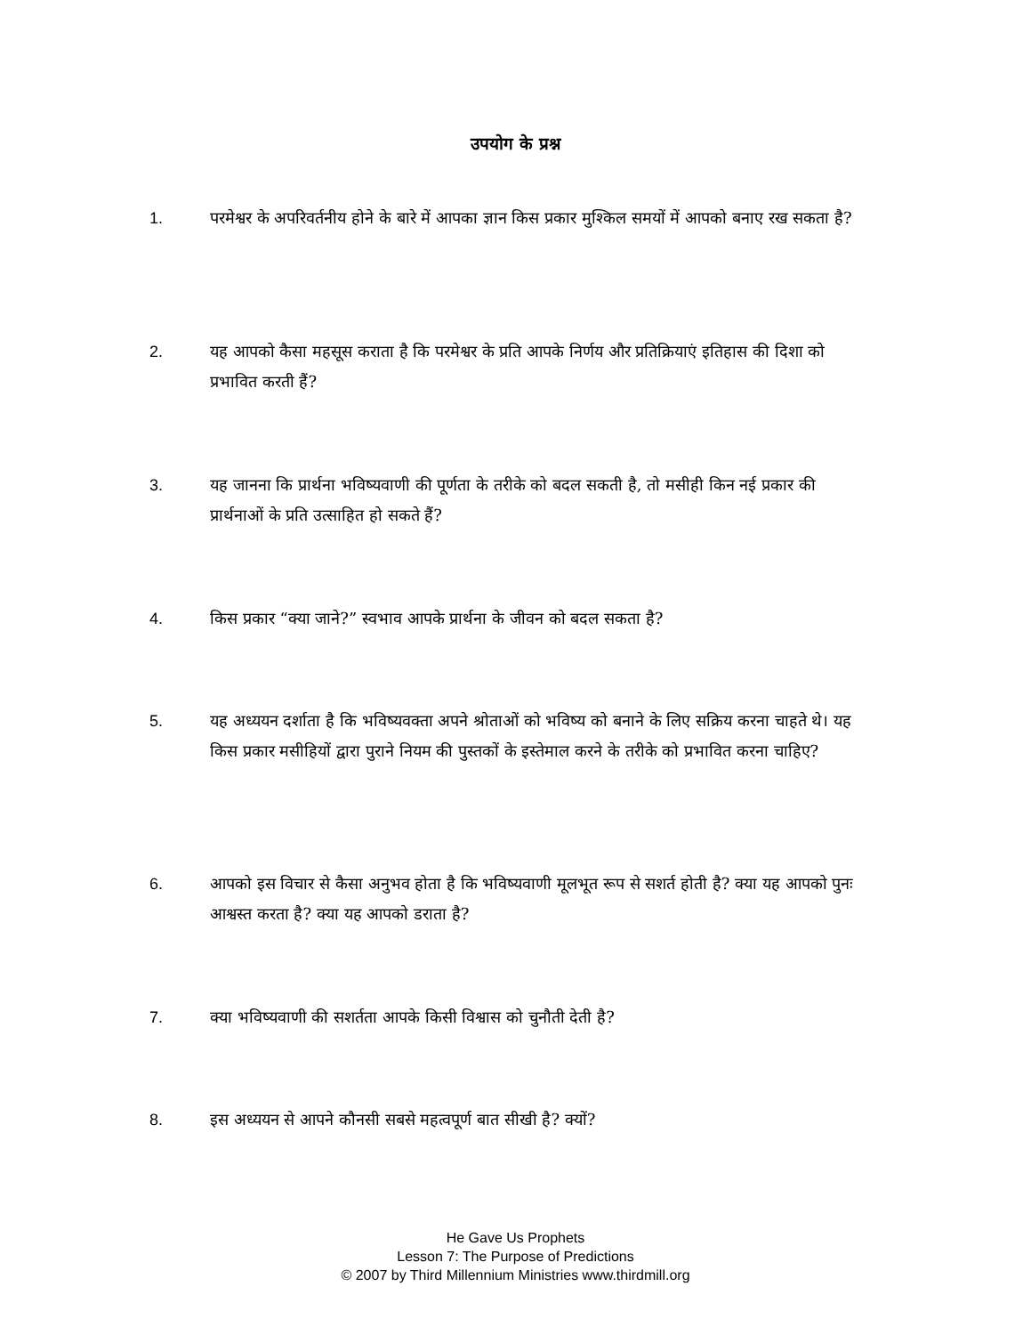उपयोग के प्रश्न
1. परमेश्वर के अपरिवर्तनीय होने के बारे में आपका ज्ञान किस प्रकार मुश्किल समयों में आपको बनाए रख सकता है?
2. यह आपको कैसा महसूस कराता है कि परमेश्वर के प्रति आपके निर्णय और प्रतिक्रियाएं इतिहास की दिशा को प्रभावित करती हैं?
3. यह जानना कि प्रार्थना भविष्यवाणी की पूर्णता के तरीके को बदल सकती है, तो मसीही किन नई प्रकार की प्रार्थनाओं के प्रति उत्साहित हो सकते हैं?
4. किस प्रकार “क्या जाने?” स्वभाव आपके प्रार्थना के जीवन को बदल सकता है?
5. यह अध्ययन दर्शाता है कि भविष्यवक्ता अपने श्रोताओं को भविष्य को बनाने के लिए सक्रिय करना चाहते थे। यह किस प्रकार मसीहियों द्वारा पुराने नियम की पुस्तकों के इस्तेमाल करने के तरीके को प्रभावित करना चाहिए?
6. आपको इस विचार से कैसा अनुभव होता है कि भविष्यवाणी मूलभूत रूप से सशर्त होती है? क्या यह आपको पुनः आश्वस्त करता है? क्या यह आपको डराता है?
7. क्या भविष्यवाणी की सशर्तता आपके किसी विश्वास को चुनौती देती है?
8. इस अध्ययन से आपने कौनसी सबसे महत्वपूर्ण बात सीखी है? क्यों?
He Gave Us Prophets
Lesson 7: The Purpose of Predictions
© 2007 by Third Millennium Ministries www.thirdmill.org